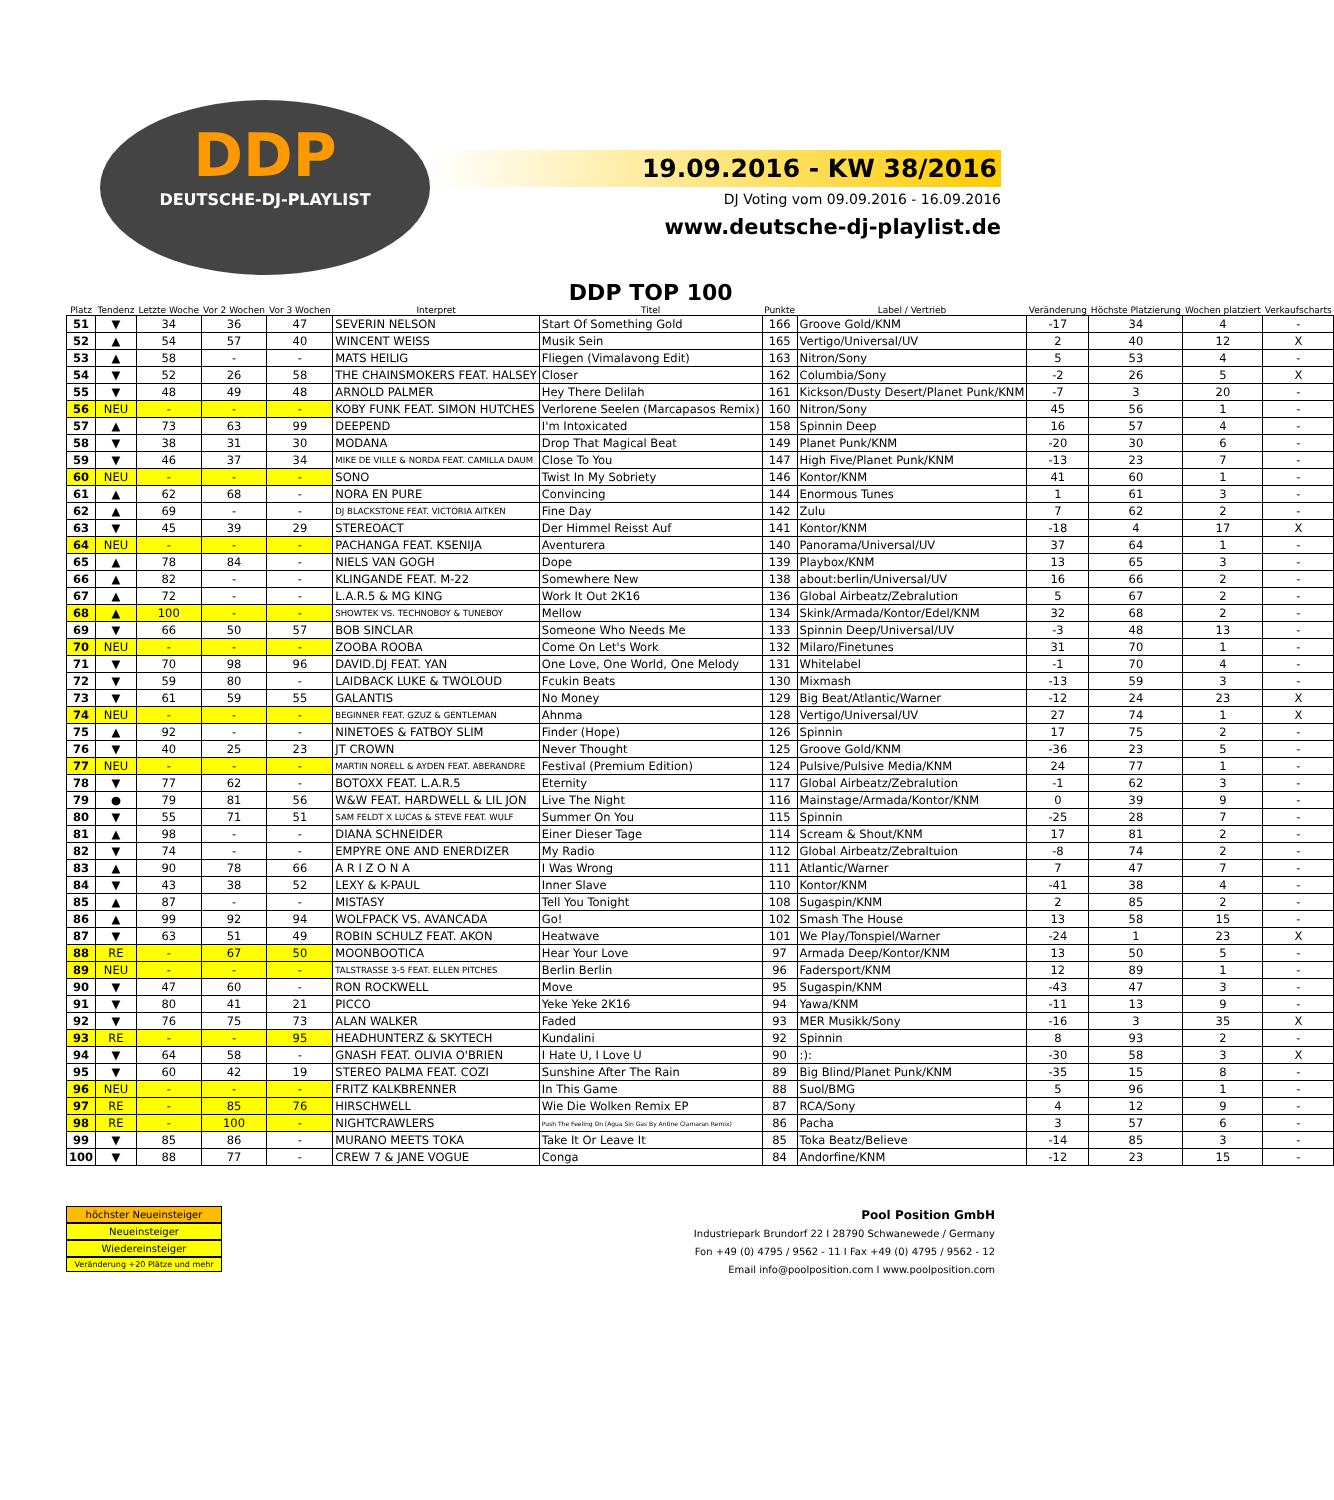DDP
DEUTSCHE-DJ-PLAYLIST
19.09.2016 - KW 38/2016
DJ Voting vom 09.09.2016 - 16.09.2016
www.deutsche-dj-playlist.de
| Platz | Tendenz | Letzte Woche | Vor 2 Wochen | Vor 3 Wochen | Interpret | DDP TOP 100 Titel | Punkte | Label / Vertrieb | Veränderung | Höchste Platzierung | Wochen platziert | Verkaufscharts |
| --- | --- | --- | --- | --- | --- | --- | --- | --- | --- | --- | --- | --- |
| 51 | ▼ | 34 | 36 | 47 | SEVERIN NELSON | Start Of Something Gold | 166 | Groove Gold/KNM | -17 | 34 | 4 | - |
| 52 | ▲ | 54 | 57 | 40 | WINCENT WEISS | Musik Sein | 165 | Vertigo/Universal/UV | 2 | 40 | 12 | X |
| 53 | ▲ | 58 | - | - | MATS HEILIG | Fliegen (Vimalavong Edit) | 163 | Nitron/Sony | 5 | 53 | 4 | - |
| 54 | ▼ | 52 | 26 | 58 | THE CHAINSMOKERS FEAT. HALSEY | Closer | 162 | Columbia/Sony | -2 | 26 | 5 | X |
| 55 | ▼ | 48 | 49 | 48 | ARNOLD PALMER | Hey There Delilah | 161 | Kickson/Dusty Desert/Planet Punk/KNM | -7 | 3 | 20 | - |
| 56 | NEU | - | - | - | KOBY FUNK FEAT. SIMON HUTCHES | Verlorene Seelen (Marcapasos Remix) | 160 | Nitron/Sony | 45 | 56 | 1 | - |
| 57 | ▲ | 73 | 63 | 99 | DEEPEND | I'm Intoxicated | 158 | Spinnin Deep | 16 | 57 | 4 | - |
| 58 | ▼ | 38 | 31 | 30 | MODANA | Drop That Magical Beat | 149 | Planet Punk/KNM | -20 | 30 | 6 | - |
| 59 | ▼ | 46 | 37 | 34 | MIKE DE VILLE & NORDA FEAT. CAMILLA DAUM | Close To You | 147 | High Five/Planet Punk/KNM | -13 | 23 | 7 | - |
| 60 | NEU | - | - | - | SONO | Twist In My Sobriety | 146 | Kontor/KNM | 41 | 60 | 1 | - |
| 61 | ▲ | 62 | 68 | - | NORA EN PURE | Convincing | 144 | Enormous Tunes | 1 | 61 | 3 | - |
| 62 | ▲ | 69 | - | - | DJ BLACKSTONE FEAT. VICTORIA AITKEN | Fine Day | 142 | Zulu | 7 | 62 | 2 | - |
| 63 | ▼ | 45 | 39 | 29 | STEREOACT | Der Himmel Reisst Auf | 141 | Kontor/KNM | -18 | 4 | 17 | X |
| 64 | NEU | - | - | - | PACHANGA FEAT. KSENIJA | Aventurera | 140 | Panorama/Universal/UV | 37 | 64 | 1 | - |
| 65 | ▲ | 78 | 84 | - | NIELS VAN GOGH | Dope | 139 | Playbox/KNM | 13 | 65 | 3 | - |
| 66 | ▲ | 82 | - | - | KLINGANDE FEAT. M-22 | Somewhere New | 138 | about:berlin/Universal/UV | 16 | 66 | 2 | - |
| 67 | ▲ | 72 | - | - | L.A.R.5 & MG KING | Work It Out 2K16 | 136 | Global Airbeatz/Zebralution | 5 | 67 | 2 | - |
| 68 | ▲ | 100 | - | - | SHOWTEK VS. TECHNOBOY & TUNEBOY | Mellow | 134 | Skink/Armada/Kontor/Edel/KNM | 32 | 68 | 2 | - |
| 69 | ▼ | 66 | 50 | 57 | BOB SINCLAR | Someone Who Needs Me | 133 | Spinnin Deep/Universal/UV | -3 | 48 | 13 | - |
| 70 | NEU | - | - | - | ZOOBA ROOBA | Come On Let's Work | 132 | Milaro/Finetunes | 31 | 70 | 1 | - |
| 71 | ▼ | 70 | 98 | 96 | DAVID.DJ FEAT. YAN | One Love, One World, One Melody | 131 | Whitelabel | -1 | 70 | 4 | - |
| 72 | ▼ | 59 | 80 | - | LAIDBACK LUKE & TWOLOUD | Fcukin Beats | 130 | Mixmash | -13 | 59 | 3 | - |
| 73 | ▼ | 61 | 59 | 55 | GALANTIS | No Money | 129 | Big Beat/Atlantic/Warner | -12 | 24 | 23 | X |
| 74 | NEU | - | - | - | BEGINNER FEAT. GZUZ & GENTLEMAN | Ahnma | 128 | Vertigo/Universal/UV | 27 | 74 | 1 | X |
| 75 | ▲ | 92 | - | - | NINETOES & FATBOY SLIM | Finder (Hope) | 126 | Spinnin | 17 | 75 | 2 | - |
| 76 | ▼ | 40 | 25 | 23 | JT CROWN | Never Thought | 125 | Groove Gold/KNM | -36 | 23 | 5 | - |
| 77 | NEU | - | - | - | MARTIN NORELL & AYDEN FEAT. ABERANDRE | Festival (Premium Edition) | 124 | Pulsive/Pulsive Media/KNM | 24 | 77 | 1 | - |
| 78 | ▼ | 77 | 62 | - | BOTOXX FEAT. L.A.R.5 | Eternity | 117 | Global Airbeatz/Zebralution | -1 | 62 | 3 | - |
| 79 | ● | 79 | 81 | 56 | W&W FEAT. HARDWELL & LIL JON | Live The Night | 116 | Mainstage/Armada/Kontor/KNM | 0 | 39 | 9 | - |
| 80 | ▼ | 55 | 71 | 51 | SAM FELDT X LUCAS & STEVE FEAT. WULF | Summer On You | 115 | Spinnin | -25 | 28 | 7 | - |
| 81 | ▲ | 98 | - | - | DIANA SCHNEIDER | Einer Dieser Tage | 114 | Scream & Shout/KNM | 17 | 81 | 2 | - |
| 82 | ▼ | 74 | - | - | EMPYRE ONE AND ENERDIZER | My Radio | 112 | Global Airbeatz/Zebraltuion | -8 | 74 | 2 | - |
| 83 | ▲ | 90 | 78 | 66 | A R I Z O N A | I Was Wrong | 111 | Atlantic/Warner | 7 | 47 | 7 | - |
| 84 | ▼ | 43 | 38 | 52 | LEXY & K-PAUL | Inner Slave | 110 | Kontor/KNM | -41 | 38 | 4 | - |
| 85 | ▲ | 87 | - | - | MISTASY | Tell You Tonight | 108 | Sugaspin/KNM | 2 | 85 | 2 | - |
| 86 | ▲ | 99 | 92 | 94 | WOLFPACK VS. AVANCADA | Go! | 102 | Smash The House | 13 | 58 | 15 | - |
| 87 | ▼ | 63 | 51 | 49 | ROBIN SCHULZ FEAT. AKON | Heatwave | 101 | We Play/Tonspiel/Warner | -24 | 1 | 23 | X |
| 88 | RE | - | 67 | 50 | MOONBOOTICA | Hear Your Love | 97 | Armada Deep/Kontor/KNM | 13 | 50 | 5 | - |
| 89 | NEU | - | - | - | TALSTRASSE 3-5 FEAT. ELLEN PITCHES | Berlin Berlin | 96 | Fadersport/KNM | 12 | 89 | 1 | - |
| 90 | ▼ | 47 | 60 | - | RON ROCKWELL | Move | 95 | Sugaspin/KNM | -43 | 47 | 3 | - |
| 91 | ▼ | 80 | 41 | 21 | PICCO | Yeke Yeke 2K16 | 94 | Yawa/KNM | -11 | 13 | 9 | - |
| 92 | ▼ | 76 | 75 | 73 | ALAN WALKER | Faded | 93 | MER Musikk/Sony | -16 | 3 | 35 | X |
| 93 | RE | - | - | 95 | HEADHUNTERZ & SKYTECH | Kundalini | 92 | Spinnin | 8 | 93 | 2 | - |
| 94 | ▼ | 64 | 58 | - | GNASH FEAT. OLIVIA O'BRIEN | I Hate U, I Love U | 90 | :): | -30 | 58 | 3 | X |
| 95 | ▼ | 60 | 42 | 19 | STEREO PALMA FEAT. COZI | Sunshine After The Rain | 89 | Big Blind/Planet Punk/KNM | -35 | 15 | 8 | - |
| 96 | NEU | - | - | - | FRITZ KALKBRENNER | In This Game | 88 | Suol/BMG | 5 | 96 | 1 | - |
| 97 | RE | - | 85 | 76 | HIRSCHWELL | Wie Die Wolken Remix EP | 87 | RCA/Sony | 4 | 12 | 9 | - |
| 98 | RE | - | 100 | - | NIGHTCRAWLERS | Push The Feeling On (Agua Sin Gas By Antine Clamaran Remix) | 86 | Pacha | 3 | 57 | 6 | - |
| 99 | ▼ | 85 | 86 | - | MURANO MEETS TOKA | Take It Or Leave It | 85 | Toka Beatz/Believe | -14 | 85 | 3 | - |
| 100 | ▼ | 88 | 77 | - | CREW 7 & JANE VOGUE | Conga | 84 | Andorfine/KNM | -12 | 23 | 15 | - |
höchster Neueinsteiger
Neueinsteiger
Wiedereinsteiger
Veränderung +20 Plätze und mehr
Pool Position GmbH
Industriepark Brundorf 22 I 28790 Schwanewede / Germany
Fon +49 (0) 4795 / 9562 - 11 I Fax +49 (0) 4795 / 9562 - 12
Email info@poolposition.com I www.poolposition.com